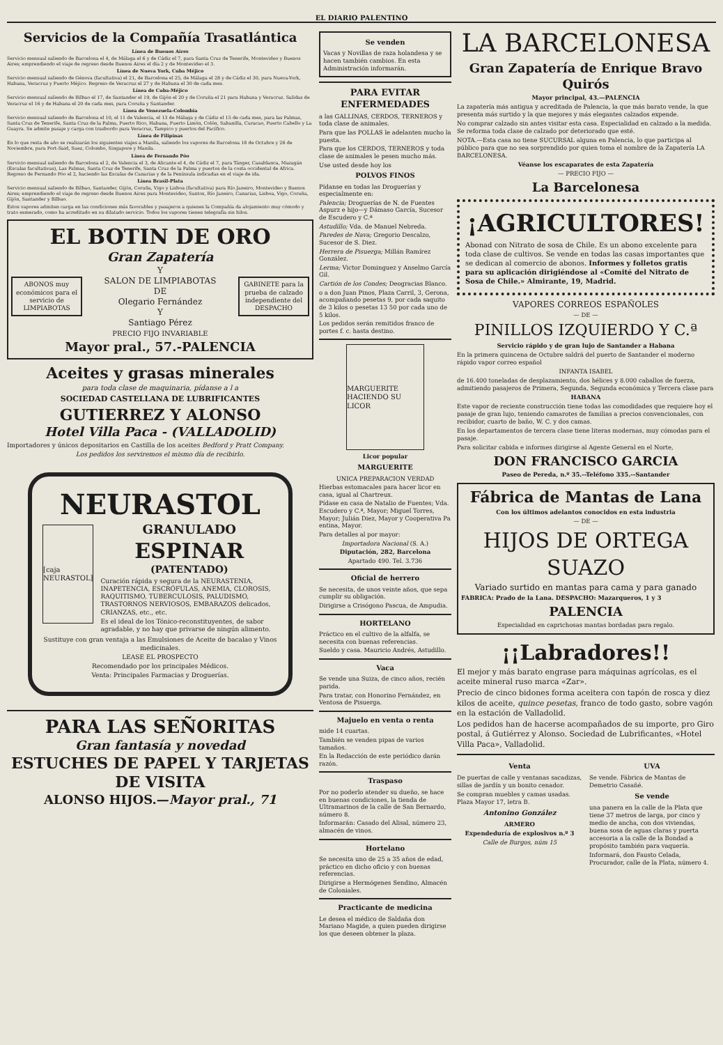EL DIARIO PALENTINO
Servicios de la Compañía Trasatlántica
Línea de Buenos Aires
Servicio mensual saliendo de Barcelona el 4, de Málaga el 6 y de Cádiz el 7, para Santa Cruz de Tenerife, Montevideo y Buenos Aires; emprendiendo el viaje de regreso desde Buenos Aires el día 2 y de Montevideo el 3.
Línea de Nueva York, Cuba Méjico
Servicio mensual saliendo de Génova (facultativa) el 21, de Barcelona el 25, de Málaga el 28 y de Cádiz el 30, para Nueva-York, Habana, Veracruz y Puerto Méjico. Regreso de Veracruz el 27 y de Habana el 30 de cada mes.
Línea de Cuba-Méjico
Servicio mensual saliendo de Bilbao el 17, de Santander el 19, de Gijón el 20 y de Coruña el 21 para Habana y Veracruz. Salidas de Veracruz el 16 y de Habana el 20 de cada mes, para Coruña y Santander.
Línea de Venezuela-Colombia
Servicio mensual saliendo de Barcelona el 10, el 11 de Valencia, el 13 de Málaga y de Cádiz el 15 de cada mes, para las Palmas, Santa Cruz de Tenerife, Santa Cruz de la Palma, Puerto Rico, Habana, Puerto Limón, Colón, Sabanilla, Curacao, Puerto Cabello y La Guayra. Se admite pasaje y carga con trasbordo para Veracruz, Tampico y puertos del Pacífico.
Línea de Filipinas
En lo que resta de año se realizarán los siguientes viajes a Manila, saliendo los vapores de Barcelona 18 de Octubre y 26 de Noviembre, para Port-Said, Suez, Colombo, Singapore y Manila.
Línea de Fernando Póo
Servicio mensual saliendo de Barcelona el 2, de Valencia el 3, de Alicante el 4, de Cádiz el 7, para Tánger, Casablanca, Mazagán (Escalas facultativas), Las Palmas, Santa Cruz de Tenerife, Santa Cruz de la Palma y puertos de la costa occidental de Africa. Regreso de Fernando Póo el 2, haciendo las Escalas de Canarias y de la Península indicadas en el viaje de ida.
Línea Brasil-Plata
Servicio mensual saliendo de Bilbao, Santander, Gijón, Coruña, Vigo y Lisboa (facultativa) para Río Janeiro, Montevideo y Buenos Aires; emprendiendo el viaje de regreso desde Buenos Aires para Montevideo, Santos, Río Janeiro, Canarias, Lisboa, Vigo, Coruña, Gijón, Santander y Bilbao.
Estos vapores admiten carga en las condiciones más favorables y pasajeros a quienes la Compañía da alojamiento muy cómodo y trato esmerado, como ha acreditado en su dilatado servicio. Todos los vapores tienen telegrafía sin hilos.
EL BOTIN DE ORO
Gran Zapatería
ABONOS muy económicos para el servicio de LIMPIABOTAS
Y
SALON DE LIMPIABOTAS
DE
Olegario Fernández
Y
Santiago Pérez
GABINETE para la prueba de calzado independiente del DESPACHO
PRECIO FIJO INVARIABLE
Mayor pral., 57.-PALENCIA
Aceites y grasas minerales
para toda clase de maquinaria, pídanse a l a
SOCIEDAD CASTELLANA DE LUBRIFICANTES
GUTIERREZ Y ALONSO
Hotel Villa Paca - (VALLADOLID)
Importadores y únicos depositarios en Castilla de los aceites Bedford y Pratt Company.
Los pedidos los serviremos el mismo día de recibirlo.
NEURASTOL
[caja NEURASTOL]
GRANULADO
ESPINAR
(PATENTADO)
Curación rápida y segura de la NEURASTENIA, INAPETENCIA, ESCRÓFULAS, ANEMIA, CLOROSIS, RAQUITISMO, TUBERCULOSIS, PALUDISMO, TRASTORNOS NERVIOSOS, EMBARAZOS delicados, CRIANZAS, etc., etc.
Es el ideal de los Tónico-reconstituyentes, de sabor agradable, y no hay que privarse de ningún alimento.
Sustituye con gran ventaja a las Emulsiones de Aceite de bacalao y Vinos medicinales.
LEASE EL PROSPECTO
Recomendado por los principales Médicos.
Venta: Principales Farmacias y Droguerías.
PARA LAS SEÑORITAS
Gran fantasía y novedad
ESTUCHES DE PAPEL Y TARJETAS DE VISITA
ALONSO HIJOS.—Mayor pral., 71
Se venden
Vacas y Novillas de raza holandesa y se hacen también cambios. En esta Administración informarán.
PARA EVITAR ENFERMEDADES
a las GALLINAS, CERDOS, TERNEROS y toda clase de animales.
Para que las POLLAS le adelanten mucho la puesta.
Para que los CERDOS, TERNEROS y toda clase de animales le pesen mucho más.
Use usted desde hoy los
POLVOS FINOS
Pídanse en todas las Droguerías y especialmente en:
Palencia; Droguerías de N. de Fuentes Aspurz e hijo—y Dámaso García, Sucesor de Escudero y C.ª
Astudillo; Vda. de Manuel Nebreda.
Paredes de Nava; Gregorio Descalzo, Sucesor de S. Diez.
Herrera de Pisuerga; Millán Ramírez González.
Lerma; Victor Dominguez y Anselmo García Gil.
Cartión de los Condes; Deogracias Blanco.
o a don Juan Pinos, Plaza Carril, 3, Gerona, acompañando pesetas 9, por cada saquito de 3 kilos o pesetas 13 50 por cada uno de 5 kilos.
Los pedidos serán remitidos franco de portes f. c. hasta destino.
MARGUERITE
HACIENDO SU LICOR
Licor popular
MARGUERITE
UNICA PREPARACION VERDAD
Hierbas estomacales para hacer licor en casa, igual al Chartreux.
Pídase en casa de Natalio de Fuentes; Vda. Escudero y C.ª, Mayor; Miguel Torres, Mayor; Julián Diez, Mayor y Cooperativa Pa entina, Mayor.
Para detalles al por mayor:
Importadora Nacional (S. A.)
Diputación, 282, Barcelona
Apartado 490. Tel. 3.736
Oficial de herrero
Se necesita, de unos veinte años, que sepa cumplir su obligación.
Dirigirse a Crisógono Pascua, de Ampudia.
HORTELANO
Práctico en el cultivo de la alfalfa, se necesita con buenas referencias.
Sueldo y casa. Mauricio Andrés, Astudillo.
Vaca
Se vende una Suiza, de cinco años, recién parida.
Para tratar, con Honorino Fernández, en Ventosa de Pisuerga.
Majuelo en venta o renta
mide 14 cuartas.
También se venden pipas de varios tamaños.
En la Redacción de este periódico darán razón.
Traspaso
Por no poderlo atender su dueño, se hace en buenas condiciones, la tienda de Ultramarinos de la calle de San Bernardo, número 8.
Informarán: Casado del Alisal, número 23, almacén de vinos.
Hortelano
Se necesita uno de 25 a 35 años de edad, práctico en dicho oficio y con buenas referencias.
Dirigirse a Hermógenes Sendino, Almacén de Coloniales.
Practicante de medicina
Le desea el médico de Saldaña don Mariano Magide, a quien pueden dirigirse los que deseen obtener la plaza.
LA BARCELONESA
Gran Zapatería de Enrique Bravo Quirós
Mayor principal, 43.—PALENCIA
La zapatería más antigua y acreditada de Palencia, la que más barato vende, la que presenta más surtido y la que mejores y más elegantes calzados expende.
No comprar calzado sin antes visitar esta casa. Especialidad en calzado a la medida. Se reforma toda clase de calzado por deteriorado que esté.
NOTA.—Esta casa no tiene SUCURSAL alguna en Palencia, lo que participa al público para que no sea sorprendido por quien toma el nombre de la Zapatería LA BARCELONESA.
Véanse los escaparates de esta Zapatería
— PRECIO FIJO —
La Barcelonesa
¡AGRICULTORES!
Abonad con Nitrato de sosa de Chile. Es un abono excelente para toda clase de cultivos. Se vende en todas las casas importantes que se dedican al comercio de abonos. Informes y folletos gratis para su aplicación dirigiéndose al «Comité del Nitrato de Sosa de Chile.» Almirante, 19, Madrid.
VAPORES CORREOS ESPAÑOLES
— DE —
PINILLOS IZQUIERDO Y C.ª
Servicio rápido y de gran lujo de Santander a Habana
En la primera quincena de Octubre saldrá del puerto de Santander el moderno rápido vapor correo español
INFANTA ISABEL
de 16.400 toneladas de desplazamiento, dos hélices y 8.000 caballos de fuerza, admitiendo pasajeros de Primera, Segunda, Segunda económica y Tercera clase para
HABANA
Este vapor de reciente construcción tiene todas las comodidades que requiere hoy el pasaje de gran lujo, teniendo camarotes de familias a precios convencionales, con recibidor, cuarto de baño, W. C. y dos camas.
En los departamentos de tercera clase tiene literas modernas, muy cómodas para el pasaje.
Para solicitar cabida e informes dirigirse al Agente General en el Norte,
DON FRANCISCO GARCIA
Paseo de Pereda, n.º 35.--Teléfono 335.--Santander
Fábrica de Mantas de Lana
Con los últimos adelantos conocidos en esta industria
— DE —
HIJOS DE ORTEGA SUAZO
Variado surtido en mantas para cama y para ganado
FABRICA: Prado de la Lana. DESPACHO: Mazarqueros, 1 y 3
PALENCIA
Especialidad en caprichosas mantas bordadas para regalo.
¡¡Labradores!!
El mejor y más barato engrase para máquinas agrícolas, es el aceite mineral ruso marca «Zar».
Precio de cinco bidones forma aceitera con tapón de rosca y diez kilos de aceite, quince pesetas, franco de todo gasto, sobre vagón en la estación de Valladolid.
Los pedidos han de hacerse acompañados de su importe, pro Giro postal, á Gutiérrez y Alonso. Sociedad de Lubrificantes, «Hotel Villa Paca», Valladolid.
Venta
De puertas de calle y ventanas sacadizas, sillas de jardín y un bonito cenador.
Se compran muebles y camas usadas. Plaza Mayor 17, letra B.
Antonino González
ARMERO
Expendeduría de explosivos n.º 3
Calle de Burgos, núm 15
UVA
Se vende. Fábrica de Mantas de Demetrio Casañé.
Se vende
una panera en la calle de la Plata que tiene 37 metros de larga, por cinco y medio de ancha, con dos viviendas, buena sosa de aguas claras y puerta accesoria a la calle de la Bondad a propósito también para vaquería.
Informará, don Fausto Celada, Procurador, calle de la Plata, número 4.